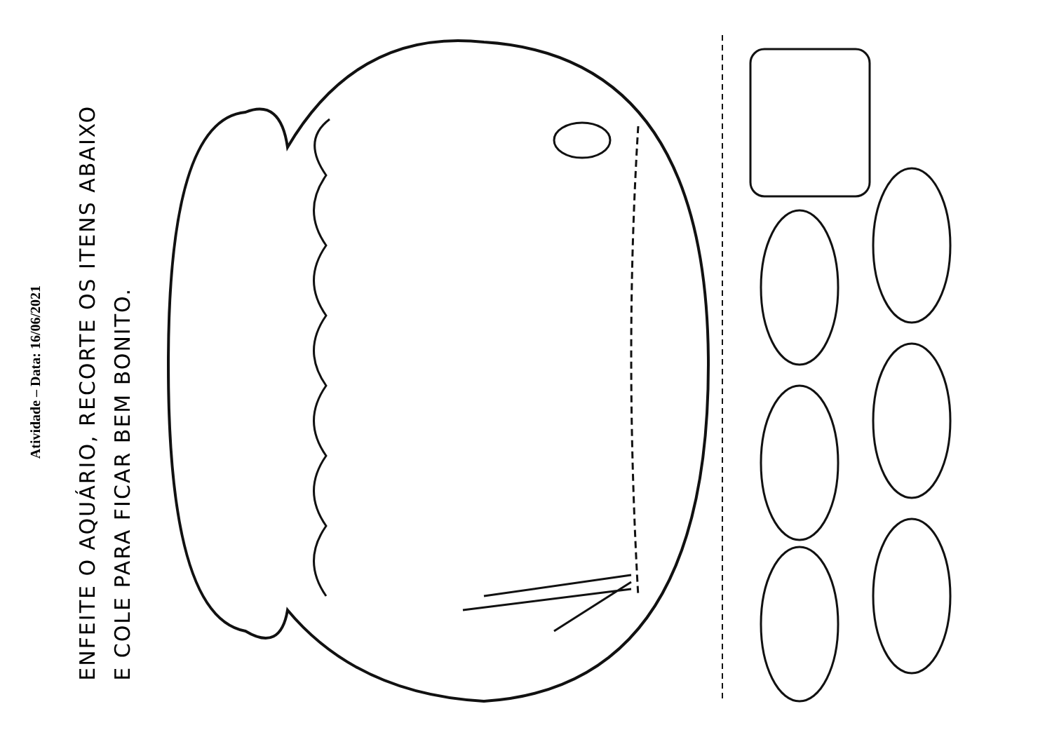Atividade – Data: 16/06/2021
ENFEITE O AQUÁRIO, RECORTE OS ITENS ABAIXO
E COLE PARA FICAR BEM BONITO.